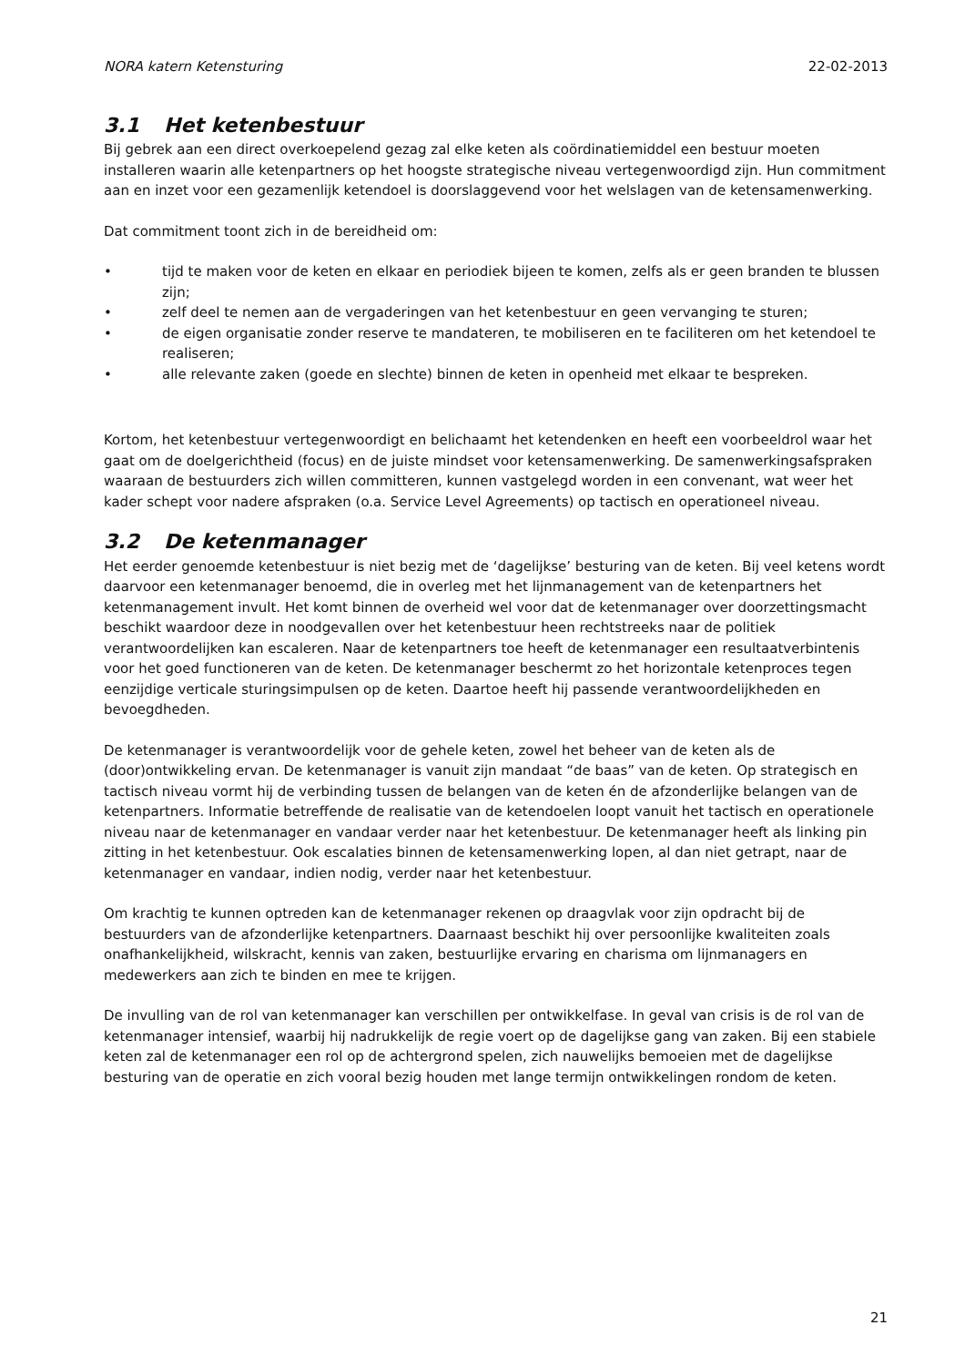NORA katern Ketensturing 22-02-2013
3.1 Het ketenbestuur
Bij gebrek aan een direct overkoepelend gezag zal elke keten als coördinatiemiddel een bestuur moeten installeren waarin alle ketenpartners op het hoogste strategische niveau vertegenwoordigd zijn. Hun commitment aan en inzet voor een gezamenlijk ketendoel is doorslaggevend voor het welslagen van de ketensamenwerking.
Dat commitment toont zich in de bereidheid om:
• tijd te maken voor de keten en elkaar en periodiek bijeen te komen, zelfs als er geen branden te blussen zijn;
• zelf deel te nemen aan de vergaderingen van het ketenbestuur en geen vervanging te sturen;
• de eigen organisatie zonder reserve te mandateren, te mobiliseren en te faciliteren om het ketendoel te realiseren;
• alle relevante zaken (goede en slechte) binnen de keten in openheid met elkaar te bespreken.
Kortom, het ketenbestuur vertegenwoordigt en belichaamt het ketendenken en heeft een voorbeeldrol waar het gaat om de doelgerichtheid (focus) en de juiste mindset voor ketensamenwerking. De samenwerkingsafspraken waaraan de bestuurders zich willen committeren, kunnen vastgelegd worden in een convenant, wat weer het kader schept voor nadere afspraken (o.a. Service Level Agreements) op tactisch en operationeel niveau.
3.2 De ketenmanager
Het eerder genoemde ketenbestuur is niet bezig met de ‘dagelijkse’ besturing van de keten. Bij veel ketens wordt daarvoor een ketenmanager benoemd, die in overleg met het lijnmanagement van de ketenpartners het ketenmanagement invult. Het komt binnen de overheid wel voor dat de ketenmanager over doorzettingsmacht beschikt waardoor deze in noodgevallen over het ketenbestuur heen rechtstreeks naar de politiek verantwoordelijken kan escaleren. Naar de ketenpartners toe heeft de ketenmanager een resultaatverbintenis voor het goed functioneren van de keten. De ketenmanager beschermt zo het horizontale ketenproces tegen eenzijdige verticale sturingsimpulsen op de keten. Daartoe heeft hij passende verantwoordelijkheden en bevoegdheden.
De ketenmanager is verantwoordelijk voor de gehele keten, zowel het beheer van de keten als de (door)ontwikkeling ervan. De ketenmanager is vanuit zijn mandaat “de baas” van de keten. Op strategisch en tactisch niveau vormt hij de verbinding tussen de belangen van de keten én de afzonderlijke belangen van de ketenpartners. Informatie betreffende de realisatie van de ketendoelen loopt vanuit het tactisch en operationele niveau naar de ketenmanager en vandaar verder naar het ketenbestuur. De ketenmanager heeft als linking pin zitting in het ketenbestuur. Ook escalaties binnen de ketensamenwerking lopen, al dan niet getrapt, naar de ketenmanager en vandaar, indien nodig, verder naar het ketenbestuur.
Om krachtig te kunnen optreden kan de ketenmanager rekenen op draagvlak voor zijn opdracht bij de bestuurders van de afzonderlijke ketenpartners. Daarnaast beschikt hij over persoonlijke kwaliteiten zoals onafhankelijkheid, wilskracht, kennis van zaken, bestuurlijke ervaring en charisma om lijnmanagers en medewerkers aan zich te binden en mee te krijgen.
De invulling van de rol van ketenmanager kan verschillen per ontwikkelfase. In geval van crisis is de rol van de ketenmanager intensief, waarbij hij nadrukkelijk de regie voert op de dagelijkse gang van zaken. Bij een stabiele keten zal de ketenmanager een rol op de achtergrond spelen, zich nauwelijks bemoeien met de dagelijkse besturing van de operatie en zich vooral bezig houden met lange termijn ontwikkelingen rondom de keten.
21